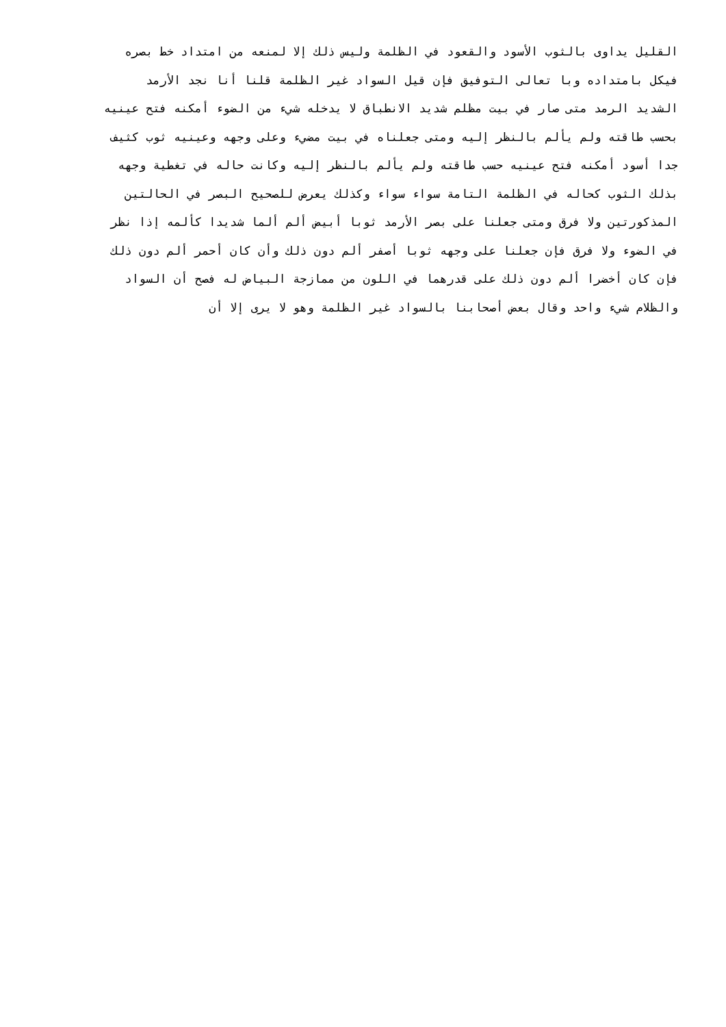القليل يداوى بالثوب الأسود والقعود في الظلمة وليس ذلك إلا لمنعه من امتداد خط بصره
فيكل بامتداده وبا تعالى التوفيق فإن قيل السواد غير الظلمة قلنا أنا نجد الأرمد
الشديد الرمد متى صار في بيت مظلم شديد الانطباق لا يدخله شيء من الضوء أمكنه فتح عينيه
بحسب طاقته ولم يألم بالنظر إليه ومتى جعلناه في بيت مضيء وعلى وجهه وعينيه ثوب كثيف
جدا أسود أمكنه فتح عينيه حسب طاقته ولم يألم بالنظر إليه وكانت حاله في تغطية وجهه
بذلك الثوب كحاله في الظلمة التامة سواء سواء وكذلك يعرض للصحيح البصر في الحالتين
المذكورتين ولا فرق ومتى جعلنا على بصر الأرمد ثوبا أبيض ألم ألما شديدا كألمه إذا نظر
في الضوء ولا فرق فإن جعلنا على وجهه ثوبا أصفر ألم دون ذلك وأن كان أحمر ألم دون ذلك
فإن كان أخضرا ألم دون ذلك على قدرهما في اللون من ممازجة البياض له فصح أن السواد
والظلام شيء واحد وقال بعض أصحابنا بالسواد غير الظلمة وهو لا يرى إلا أن